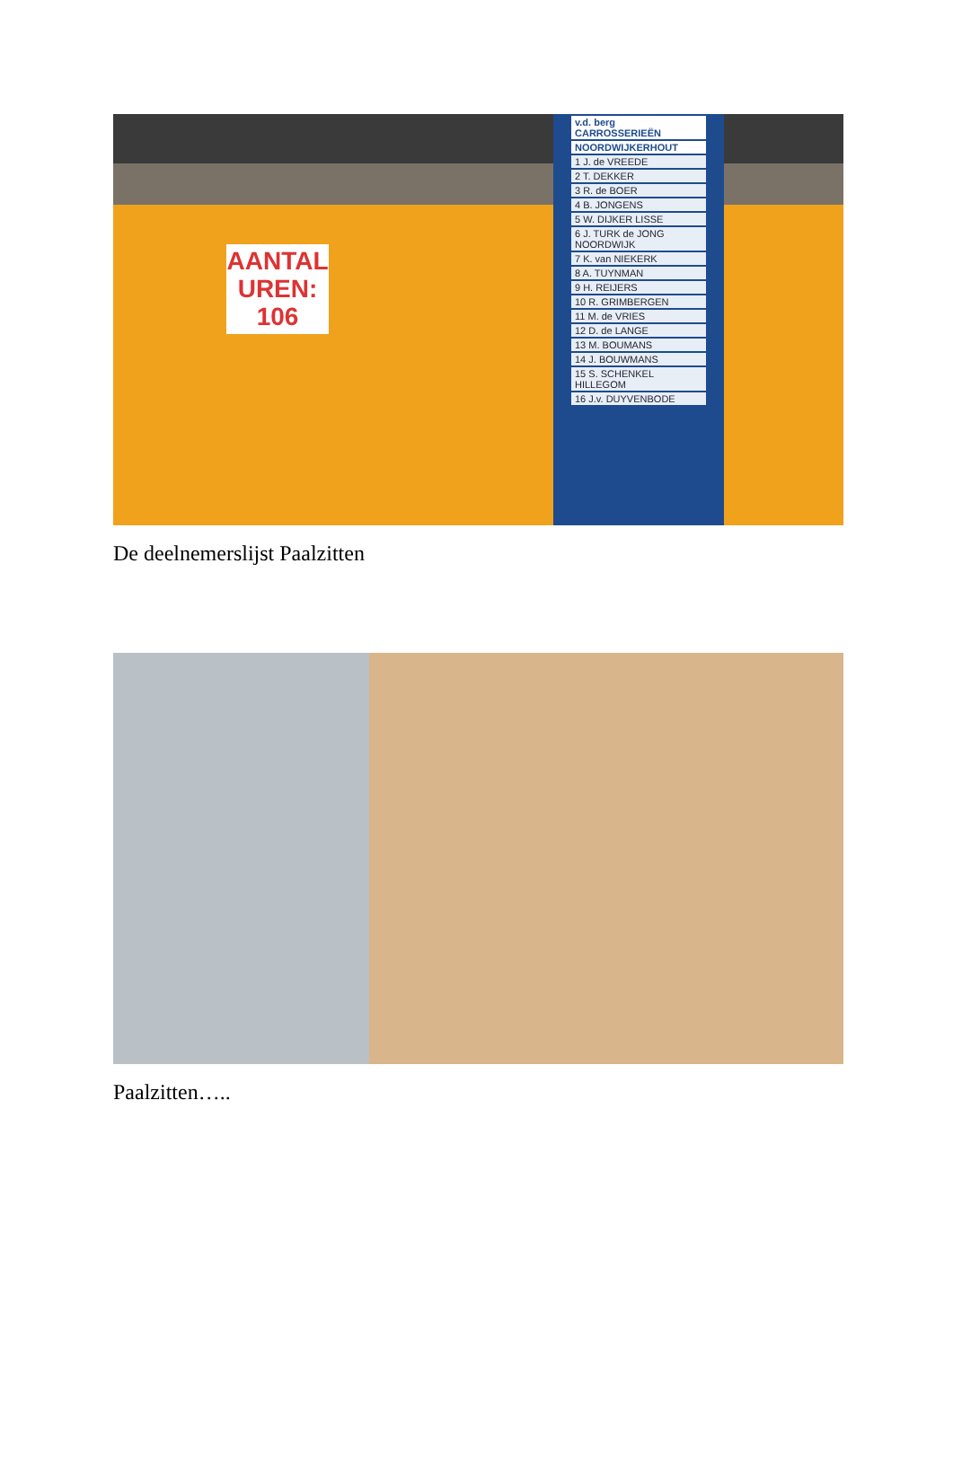AANTAL
UREN:
106
v.d. berg CARROSSERIEËN
NOORDWIJKERHOUT
1 J. de VREEDE
2 T. DEKKER
3 R. de BOER
4 B. JONGENS
5 W. DIJKER LISSE
6 J. TURK de JONG NOORDWIJK
7 K. van NIEKERK
8 A. TUYNMAN
9 H. REIJERS
10 R. GRIMBERGEN
11 M. de VRIES
12 D. de LANGE
13 M. BOUMANS
14 J. BOUWMANS
15 S. SCHENKEL HILLEGOM
16 J.v. DUYVENBODE
De deelnemerslijst Paalzitten
Paalzitten…..